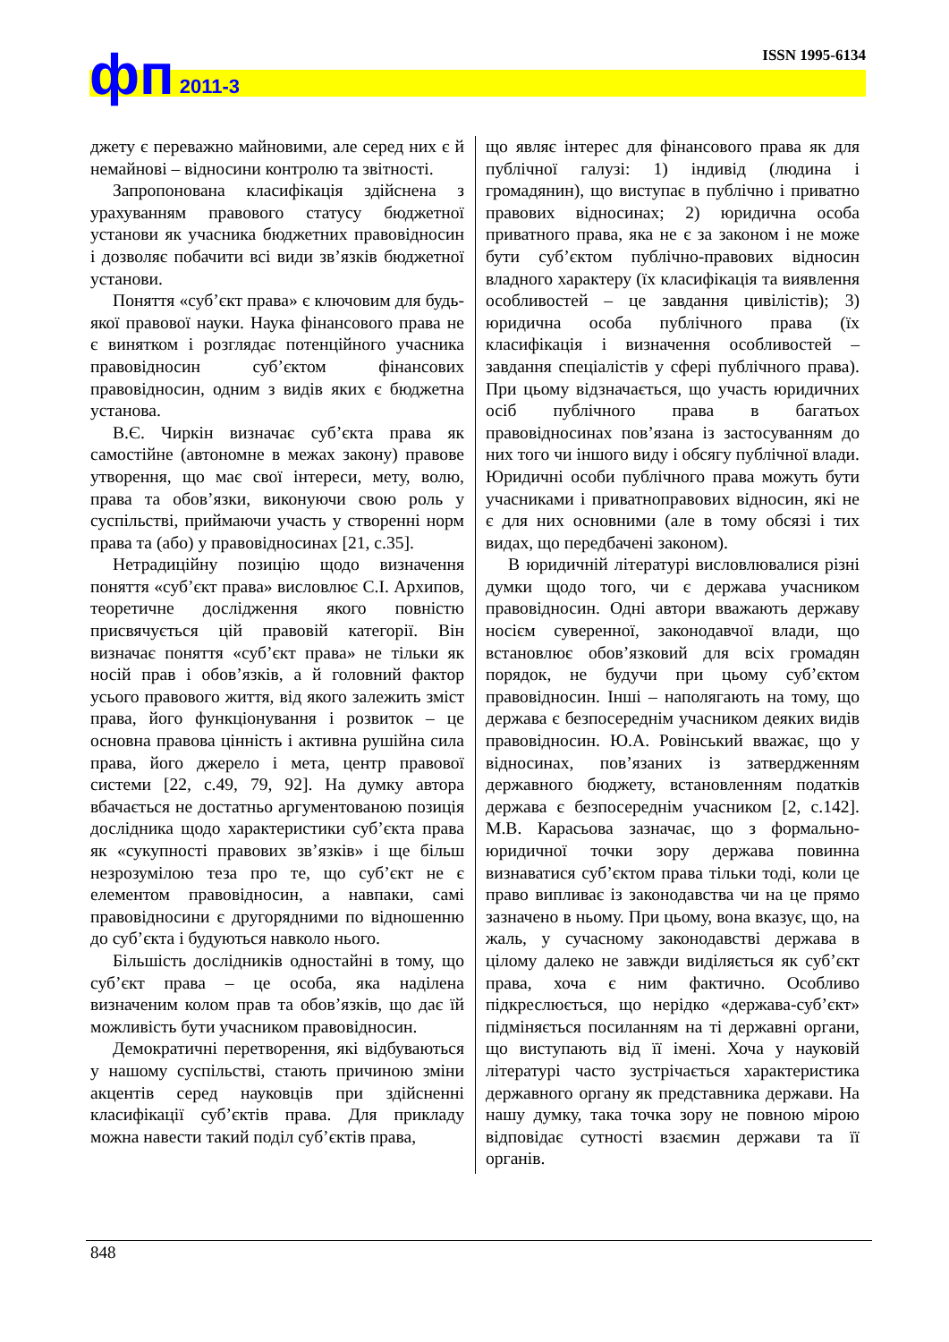фп 2011-3 ISSN 1995-6134
джету є переважно майновими, але серед них є й немайнові – відносини контролю та звітності.
Запропонована класифікація здійснена з урахуванням правового статусу бюджетної установи як учасника бюджетних правовідносин і дозволяє побачити всі види зв’язків бюджетної установи.
Поняття «суб’єкт права» є ключовим для будь-якої правової науки. Наука фінансового права не є винятком і розглядає потенційного учасника правовідносин суб’єктом фінансових правовідносин, одним з видів яких є бюджетна установа.
В.Є. Чиркін визначає суб’єкта права як самостійне (автономне в межах закону) правове утворення, що має свої інтереси, мету, волю, права та обов’язки, виконуючи свою роль у суспільстві, приймаючи участь у створенні норм права та (або) у правовідносинах [21, с.35].
Нетрадиційну позицію щодо визначення поняття «суб’єкт права» висловлює С.І. Архипов, теоретичне дослідження якого повністю присвячується цій правовій категорії. Він визначає поняття «суб’єкт права» не тільки як носій прав і обов’язків, а й головний фактор усього правового життя, від якого залежить зміст права, його функціонування і розвиток – це основна правова цінність і активна рушійна сила права, його джерело і мета, центр правової системи [22, с.49, 79, 92]. На думку автора вбачається не достатньо аргументованою позиція дослідника щодо характеристики суб’єкта права як «сукупності правових зв’язків» і ще більш незрозумілою теза про те, що суб’єкт не є елементом правовідносин, а навпаки, самі правовідносини є другорядними по відношенню до суб’єкта і будуються навколо нього.
Більшість дослідників одностайні в тому, що суб’єкт права – це особа, яка наділена визначеним колом прав та обов’язків, що дає їй можливість бути учасником правовідносин.
Демократичні перетворення, які відбуваються у нашому суспільстві, стають причиною зміни акцентів серед науковців при здійсненні класифікації суб’єктів права. Для прикладу можна навести такий поділ суб’єктів права,
що являє інтерес для фінансового права як для публічної галузі: 1) індивід (людина і громадянин), що виступає в публічно і приватно правових відносинах; 2) юридична особа приватного права, яка не є за законом і не може бути суб’єктом публічно-правових відносин владного характеру (їх класифікація та виявлення особливостей – це завдання цивілістів); 3) юридична особа публічного права (їх класифікація і визначення особливостей – завдання спеціалістів у сфері публічного права). При цьому відзначається, що участь юридичних осіб публічного права в багатьох правовідносинах пов’язана із застосуванням до них того чи іншого виду і обсягу публічної влади. Юридичні особи публічного права можуть бути учасниками і приватноправових відносин, які не є для них основними (але в тому обсязі і тих видах, що передбачені законом).
В юридичній літературі висловлювалися різні думки щодо того, чи є держава учасником правовідносин. Одні автори вважають державу носієм суверенної, законодавчої влади, що встановлює обов’язковий для всіх громадян порядок, не будучи при цьому суб’єктом правовідносин. Інші – наполягають на тому, що держава є безпосереднім учасником деяких видів правовідносин. Ю.А. Ровінський вважає, що у відносинах, пов’язаних із затвердженням державного бюджету, встановленням податків держава є безпосереднім учасником [2, с.142]. М.В. Карасьова зазначає, що з формально-юридичної точки зору держава повинна визнаватися суб’єктом права тільки тоді, коли це право випливає із законодавства чи на це прямо зазначено в ньому. При цьому, вона вказує, що, на жаль, у сучасному законодавстві держава в цілому далеко не завжди виділяється як суб’єкт права, хоча є ним фактично. Особливо підкреслюється, що нерідко «держава-суб’єкт» підміняється посиланням на ті державні органи, що виступають від її імені. Хоча у науковій літературі часто зустрічається характеристика державного органу як представника держави. На нашу думку, така точка зору не повною мірою відповідає сутності взаємин держави та її органів.
848